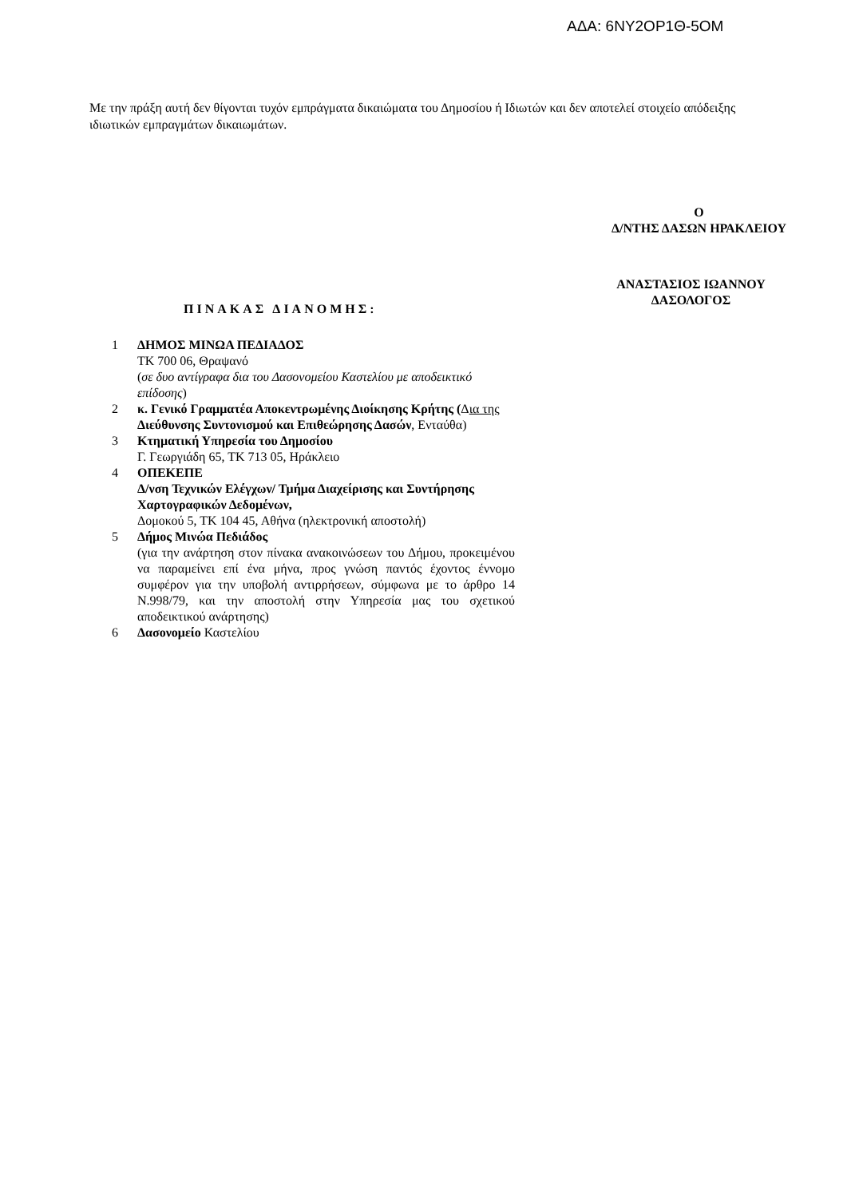ΑΔΑ: 6ΝΥ2ΟΡ1Θ-5ΟΜ
Με την πράξη αυτή δεν θίγονται τυχόν εμπράγματα δικαιώματα του Δημοσίου ή Ιδιωτών και δεν αποτελεί στοιχείο απόδειξης ιδιωτικών εμπραγμάτων δικαιωμάτων.
Ο
Δ/ΝΤΗΣ ΔΑΣΩΝ ΗΡΑΚΛΕΙΟΥ
ΑΝΑΣΤΑΣΙΟΣ ΙΩΑΝΝΟΥ
ΔΑΣΟΛΟΓΟΣ
ΠΙΝΑΚΑΣ ΔΙΑΝΟΜΗΣ:
| 1 | ΔΗΜΟΣ ΜΙΝΩΑ ΠΕΔΙΑΔΟΣ ΤΚ 700 06, Θραψανό ( σε δυο αντίγραφα δια του Δασονομείου Καστελίου με αποδεικτικό επίδοσης ) |
| 2 | κ. Γενικό Γραμματέα Αποκεντρωμένης Διοίκησης Κρήτης ( Δ ια της Διεύθυνσης Συντονισμού και Επιθεώρησης Δασών , Ενταύθα) |
| 3 | Κτηματική Υπηρεσία του Δημοσίου Γ. Γεωργιάδη 65, ΤΚ 713 05, Ηράκλειο |
| 4 | ΟΠΕΚΕΠΕ Δ/νση Τεχνικών Ελέγχων/ Τμήμα Διαχείρισης και Συντήρησης Χαρτογραφικών Δεδομένων, Δομοκού 5, ΤΚ 104 45, Αθήνα (ηλεκτρονική αποστολή) |
| 5 | Δήμος Μινώα Πεδιάδος (για την ανάρτηση στον πίνακα ανακοινώσεων του Δήμου, προκειμένου να παραμείνει επί ένα μήνα, προς γνώση παντός έχοντος έννομο συμφέρον για την υποβολή αντιρρήσεων, σύμφωνα με το άρθρο 14 Ν.998/79, και την αποστολή στην Υπηρεσία μας του σχετικού αποδεικτικού ανάρτησης) |
| 6 | Δασονομείο Καστελίου |